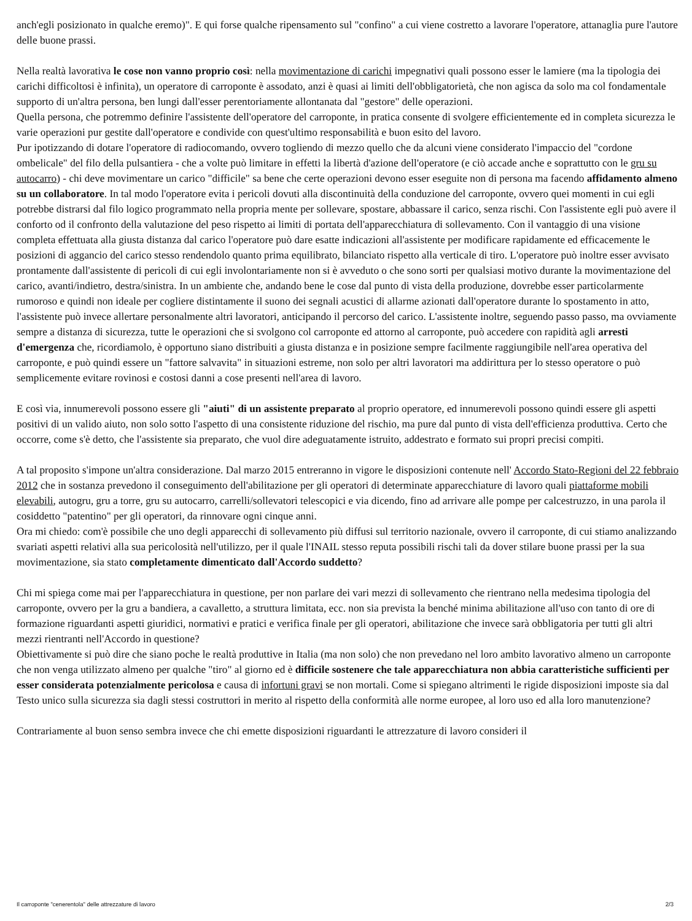anch'egli posizionato in qualche eremo)". E qui forse qualche ripensamento sul "confino" a cui viene costretto a lavorare l'operatore, attanaglia pure l'autore delle buone prassi.
Nella realtà lavorativa le cose non vanno proprio così: nella movimentazione di carichi impegnativi quali possono esser le lamiere (ma la tipologia dei carichi difficoltosi è infinita), un operatore di carroponte è assodato, anzi è quasi ai limiti dell'obbligatorietà, che non agisca da solo ma col fondamentale supporto di un'altra persona, ben lungi dall'esser perentoriamente allontanata dal "gestore" delle operazioni.
Quella persona, che potremmo definire l'assistente dell'operatore del carroponte, in pratica consente di svolgere efficientemente ed in completa sicurezza le varie operazioni pur gestite dall'operatore e condivide con quest'ultimo responsabilità e buon esito del lavoro.
Pur ipotizzando di dotare l'operatore di radiocomando, ovvero togliendo di mezzo quello che da alcuni viene considerato l'impaccio del "cordone ombelicale" del filo della pulsantiera - che a volte può limitare in effetti la libertà d'azione dell'operatore (e ciò accade anche e soprattutto con le gru su autocarro) - chi deve movimentare un carico "difficile" sa bene che certe operazioni devono esser eseguite non di persona ma facendo affidamento almeno su un collaboratore. In tal modo l'operatore evita i pericoli dovuti alla discontinuità della conduzione del carroponte, ovvero quei momenti in cui egli potrebbe distrarsi dal filo logico programmato nella propria mente per sollevare, spostare, abbassare il carico, senza rischi. Con l'assistente egli può avere il conforto od il confronto della valutazione del peso rispetto ai limiti di portata dell'apparecchiatura di sollevamento. Con il vantaggio di una visione completa effettuata alla giusta distanza dal carico l'operatore può dare esatte indicazioni all'assistente per modificare rapidamente ed efficacemente le posizioni di aggancio del carico stesso rendendolo quanto prima equilibrato, bilanciato rispetto alla verticale di tiro. L'operatore può inoltre esser avvisato prontamente dall'assistente di pericoli di cui egli involontariamente non si è avveduto o che sono sorti per qualsiasi motivo durante la movimentazione del carico, avanti/indietro, destra/sinistra. In un ambiente che, andando bene le cose dal punto di vista della produzione, dovrebbe esser particolarmente rumoroso e quindi non ideale per cogliere distintamente il suono dei segnali acustici di allarme azionati dall'operatore durante lo spostamento in atto, l'assistente può invece allertare personalmente altri lavoratori, anticipando il percorso del carico. L'assistente inoltre, seguendo passo passo, ma ovviamente sempre a distanza di sicurezza, tutte le operazioni che si svolgono col carroponte ed attorno al carroponte, può accedere con rapidità agli arresti d'emergenza che, ricordiamolo, è opportuno siano distribuiti a giusta distanza e in posizione sempre facilmente raggiungibile nell'area operativa del carroponte, e può quindi essere un "fattore salvavita" in situazioni estreme, non solo per altri lavoratori ma addirittura per lo stesso operatore o può semplicemente evitare rovinosi e costosi danni a cose presenti nell'area di lavoro.
E così via, innumerevoli possono essere gli "aiuti" di un assistente preparato al proprio operatore, ed innumerevoli possono quindi essere gli aspetti positivi di un valido aiuto, non solo sotto l'aspetto di una consistente riduzione del rischio, ma pure dal punto di vista dell'efficienza produttiva. Certo che occorre, come s'è detto, che l'assistente sia preparato, che vuol dire adeguatamente istruito, addestrato e formato sui propri precisi compiti.
A tal proposito s'impone un'altra considerazione. Dal marzo 2015 entreranno in vigore le disposizioni contenute nell' Accordo Stato-Regioni del 22 febbraio 2012 che in sostanza prevedono il conseguimento dell'abilitazione per gli operatori di determinate apparecchiature di lavoro quali piattaforme mobili elevabili, autogru, gru a torre, gru su autocarro, carrelli/sollevatori telescopici e via dicendo, fino ad arrivare alle pompe per calcestruzzo, in una parola il cosiddetto "patentino" per gli operatori, da rinnovare ogni cinque anni.
Ora mi chiedo: com'è possibile che uno degli apparecchi di sollevamento più diffusi sul territorio nazionale, ovvero il carroponte, di cui stiamo analizzando svariati aspetti relativi alla sua pericolosità nell'utilizzo, per il quale l'INAIL stesso reputa possibili rischi tali da dover stilare buone prassi per la sua movimentazione, sia stato completamente dimenticato dall'Accordo suddetto?
Chi mi spiega come mai per l'apparecchiatura in questione, per non parlare dei vari mezzi di sollevamento che rientrano nella medesima tipologia del carroponte, ovvero per la gru a bandiera, a cavalletto, a struttura limitata, ecc. non sia prevista la benché minima abilitazione all'uso con tanto di ore di formazione riguardanti aspetti giuridici, normativi e pratici e verifica finale per gli operatori, abilitazione che invece sarà obbligatoria per tutti gli altri mezzi rientranti nell'Accordo in questione?
Obiettivamente si può dire che siano poche le realtà produttive in Italia (ma non solo) che non prevedano nel loro ambito lavorativo almeno un carroponte che non venga utilizzato almeno per qualche "tiro" al giorno ed è difficile sostenere che tale apparecchiatura non abbia caratteristiche sufficienti per esser considerata potenzialmente pericolosa e causa di infortuni gravi se non mortali. Come si spiegano altrimenti le rigide disposizioni imposte sia dal Testo unico sulla sicurezza sia dagli stessi costruttori in merito al rispetto della conformità alle norme europee, al loro uso ed alla loro manutenzione?
Contrariamente al buon senso sembra invece che chi emette disposizioni riguardanti le attrezzature di lavoro consideri il
Il carroponte "cenerentola" delle attrezzature di lavoro 2/3